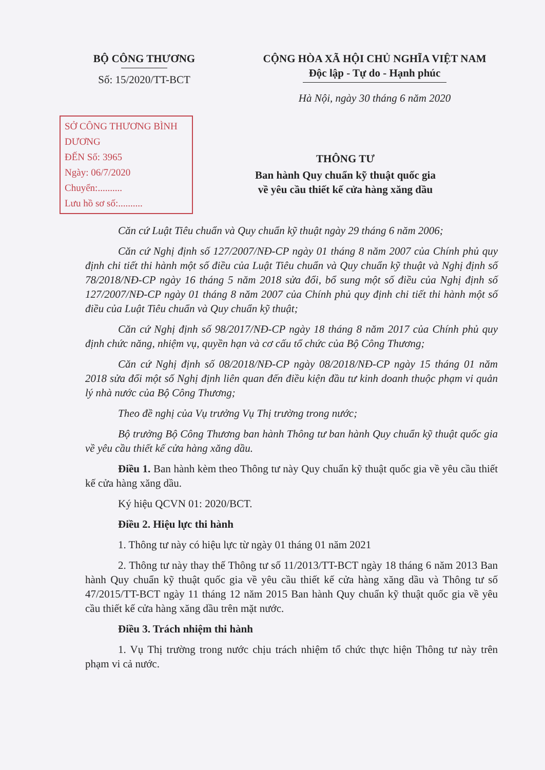BỘ CÔNG THƯƠNG
Số: 15/2020/TT-BCT
CỘNG HÒA XÃ HỘI CHỦ NGHĨA VIỆT NAM
Độc lập - Tự do - Hạnh phúc
Hà Nội, ngày 30 tháng 6 năm 2020
SỞ CÔNG THƯƠNG BÌNH DƯƠNG
ĐẾN Số: 3965
Ngày: 06/7/2020
Chuyển:..........
Lưu hồ sơ số:..........
THÔNG TƯ
Ban hành Quy chuẩn kỹ thuật quốc gia
về yêu cầu thiết kế cửa hàng xăng dầu
Căn cứ Luật Tiêu chuẩn và Quy chuẩn kỹ thuật ngày 29 tháng 6 năm 2006;
Căn cứ Nghị định số 127/2007/NĐ-CP ngày 01 tháng 8 năm 2007 của Chính phủ quy định chi tiết thi hành một số điều của Luật Tiêu chuẩn và Quy chuẩn kỹ thuật và Nghị định số 78/2018/NĐ-CP ngày 16 tháng 5 năm 2018 sửa đổi, bổ sung một số điều của Nghị định số 127/2007/NĐ-CP ngày 01 tháng 8 năm 2007 của Chính phủ quy định chi tiết thi hành một số điều của Luật Tiêu chuẩn và Quy chuẩn kỹ thuật;
Căn cứ Nghị định số 98/2017/NĐ-CP ngày 18 tháng 8 năm 2017 của Chính phủ quy định chức năng, nhiệm vụ, quyền hạn và cơ cấu tổ chức của Bộ Công Thương;
Căn cứ Nghị định số 08/2018/NĐ-CP ngày 08/2018/NĐ-CP ngày 15 tháng 01 năm 2018 sửa đổi một số Nghị định liên quan đến điều kiện đầu tư kinh doanh thuộc phạm vi quản lý nhà nước của Bộ Công Thương;
Theo đề nghị của Vụ trưởng Vụ Thị trường trong nước;
Bộ trưởng Bộ Công Thương ban hành Thông tư ban hành Quy chuẩn kỹ thuật quốc gia về yêu cầu thiết kế cửa hàng xăng dầu.
Điều 1. Ban hành kèm theo Thông tư này Quy chuẩn kỹ thuật quốc gia về yêu cầu thiết kế cửa hàng xăng dầu.
Ký hiệu QCVN 01: 2020/BCT.
Điều 2. Hiệu lực thi hành
1. Thông tư này có hiệu lực từ ngày 01 tháng 01 năm 2021
2. Thông tư này thay thế Thông tư số 11/2013/TT-BCT ngày 18 tháng 6 năm 2013 Ban hành Quy chuẩn kỹ thuật quốc gia về yêu cầu thiết kế cửa hàng xăng dầu và Thông tư số 47/2015/TT-BCT ngày 11 tháng 12 năm 2015 Ban hành Quy chuẩn kỹ thuật quốc gia về yêu cầu thiết kế cửa hàng xăng dầu trên mặt nước.
Điều 3. Trách nhiệm thi hành
1. Vụ Thị trường trong nước chịu trách nhiệm tổ chức thực hiện Thông tư này trên phạm vi cả nước.